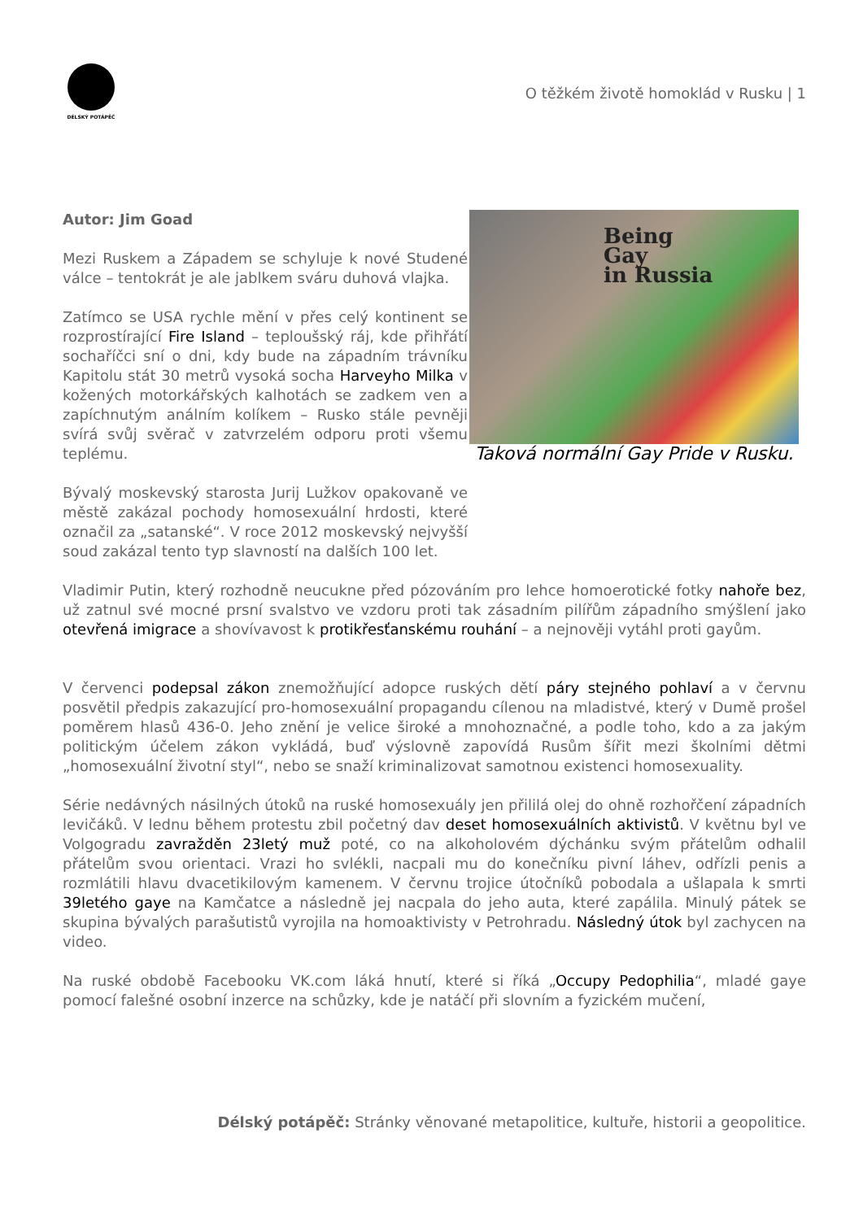DÉLSKÝ POTÁPĚČ
O těžkém životě homoklád v Rusku | 1
Autor: Jim Goad
Mezi Ruskem a Západem se schyluje k nové Studené válce – tentokrát je ale jablkem sváru duhová vlajka.
Zatímco se USA rychle mění v přes celý kontinent se rozprostírající Fire Island – teploušský ráj, kde přihřátí sochaříčci sní o dni, kdy bude na západním trávníku Kapitolu stát 30 metrů vysoká socha Harveyho Milka v kožených motorkářských kalhotách se zadkem ven a zapíchnutým análním kolíkem – Rusko stále pevněji svírá svůj svěrač v zatvrzelém odporu proti všemu teplému.
Bývalý moskevský starosta Jurij Lužkov opakovaně ve městě zakázal pochody homosexuální hrdosti, které označil za „satanské“. V roce 2012 moskevský nejvyšší soud zakázal tento typ slavností na dalších 100 let.
Being
Gay
in Russia
Taková normální Gay Pride v Rusku.
Vladimir Putin, který rozhodně neucukne před pózováním pro lehce homoerotické fotky nahoře bez, už zatnul své mocné prsní svalstvo ve vzdoru proti tak zásadním pilířům západního smýšlení jako otevřená imigrace a shovívavost k protikřesťanskému rouhání – a nejnověji vytáhl proti gayům.
V červenci podepsal zákon znemožňující adopce ruských dětí páry stejného pohlaví a v červnu posvětil předpis zakazující pro-homosexuální propagandu cílenou na mladistvé, který v Dumě prošel poměrem hlasů 436-0. Jeho znění je velice široké a mnohoznačné, a podle toho, kdo a za jakým politickým účelem zákon vykládá, buď výslovně zapovídá Rusům šířit mezi školními dětmi „homosexuální životní styl“, nebo se snaží kriminalizovat samotnou existenci homosexuality.
Série nedávných násilných útoků na ruské homosexuály jen přililá olej do ohně rozhořčení západních levičáků. V lednu během protestu zbil početný dav deset homosexuálních aktivistů. V květnu byl ve Volgogradu zavražděn 23letý muž poté, co na alkoholovém dýchánku svým přátelům odhalil přátelům svou orientaci. Vrazi ho svlékli, nacpali mu do konečníku pivní láhev, odřízli penis a rozmlátili hlavu dvacetikilovým kamenem. V červnu trojice útočníků pobodala a ušlapala k smrti 39letého gaye na Kamčatce a následně jej nacpala do jeho auta, které zapálila. Minulý pátek se skupina bývalých parašutistů vyrojila na homoaktivisty v Petrohradu. Následný útok byl zachycen na video.
Na ruské obdobě Facebooku VK.com láká hnutí, které si říká „Occupy Pedophilia“, mladé gaye pomocí falešné osobní inzerce na schůzky, kde je natáčí při slovním a fyzickém mučení,
Délský potápěč: Stránky věnované metapolitice, kultuře, historii a geopolitice.